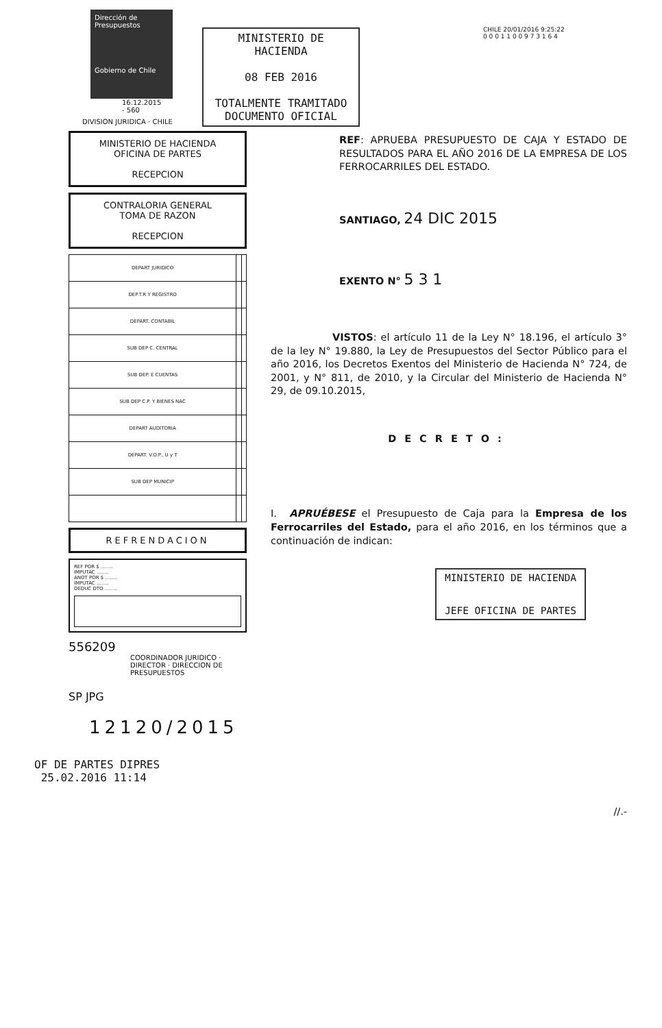Dirección de Presupuestos
Gobierno de Chile
16.12.2015
- 560
DIVISION JURIDICA · CHILE
MINISTERIO DE HACIENDA
OFICINA DE PARTES
RECEPCION
CONTRALORIA GENERAL
TOMA DE RAZON
RECEPCION
| DEPART JURIDICO | | |
| DEP.T.R Y REGISTRO | | |
| DEPART. CONTABIL | | |
| SUB DEP C. CENTRAL | | |
| SUB DEP. E CUENTAS | | |
| SUB DEP C.P. Y BIENES NAC | | |
| DEPART AUDITORIA | | |
| DEPART. V.O.P., U y T | | |
| SUB DEP MUNICIP | | |
REFRENDACION
REF POR $ ........
IMPUTAC ........
ANOT POR $ ........
IMPUTAC ........
DEDUC DTO ........
556209
COORDINADOR JURIDICO · DIRECTOR · DIRECCION DE PRESUPUESTOS
SP JPG
12120/2015
OF DE PARTES DIPRES
25.02.2016 11:14
MINISTERIO DE HACIENDA
08 FEB 2016
TOTALMENTE TRAMITADO
DOCUMENTO OFICIAL
CHILE 20/01/2016 9:25:22
0 0 0 1 1 0 0 9 7 3 1 6 4
REF: APRUEBA PRESUPUESTO DE CAJA Y ESTADO DE RESULTADOS PARA EL AÑO 2016 DE LA EMPRESA DE LOS FERROCARRILES DEL ESTADO.
SANTIAGO, 24 DIC 2015
EXENTO N° 5 3 1
VISTOS: el artículo 11 de la Ley N° 18.196, el artículo 3° de la ley N° 19.880, la Ley de Presupuestos del Sector Público para el año 2016, los Decretos Exentos del Ministerio de Hacienda N° 724, de 2001, y N° 811, de 2010, y la Circular del Ministerio de Hacienda N° 29, de 09.10.2015,
DECRETO:
I. APRUÉBESE el Presupuesto de Caja para la Empresa de los Ferrocarriles del Estado, para el año 2016, en los términos que a continuación de indican:
MINISTERIO DE HACIENDA
JEFE OFICINA DE PARTES
//.-